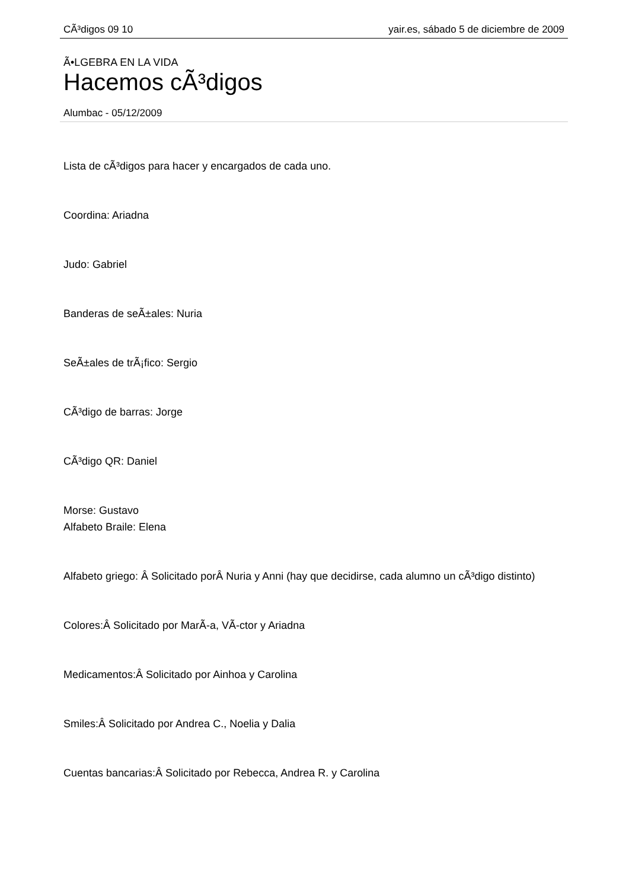CÃ³digos 09 10 yair.es, sábado 5 de diciembre de 2009
Ã•LGEBRA EN LA VIDA
Hacemos cÃ³digos
Alumbac - 05/12/2009
Lista de cÃ³digos para hacer y encargados de cada uno.
Coordina: Ariadna
Judo: Gabriel
Banderas de seÃ±ales: Nuria
SeÃ±ales de trÃ¡fico: Sergio
CÃ³digo de barras: Jorge
CÃ³digo QR: Daniel
Morse: Gustavo
Alfabeto Braile: Elena
Alfabeto griego: Â Solicitado porÂ Nuria y Anni (hay que decidirse, cada alumno un cÃ³digo distinto)
Colores:Â Solicitado por MarÃ-a, VÃ-ctor y Ariadna
Medicamentos:Â Solicitado por Ainhoa y Carolina
Smiles:Â Solicitado por Andrea C., Noelia y Dalia
Cuentas bancarias:Â Solicitado por Rebecca, Andrea R. y Carolina